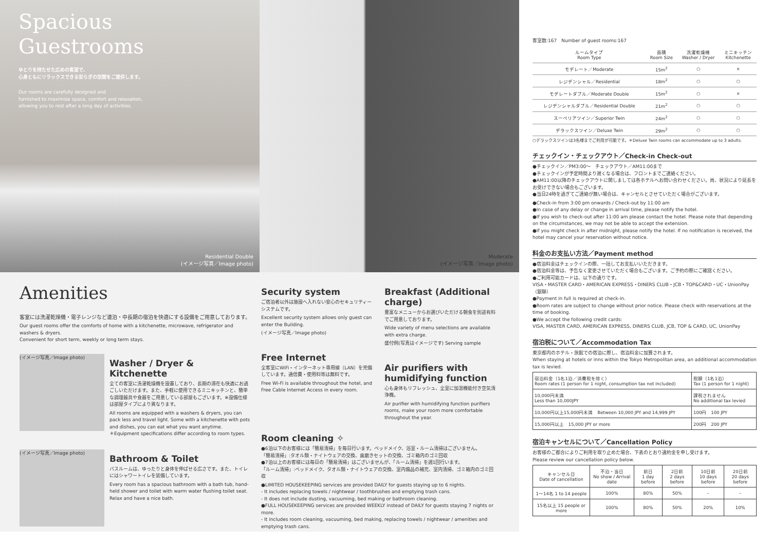Spacious
Guestrooms
ゆとりを持たせた広めの客室で、
心身ともにリラックスできる安らぎの空間をご提供します。
Our rooms are carefully designed and
furnished to maximize space, comfort and relaxation,
allowing you to rest after a long day of activities.
Residential Double
(イメージ写真／Image photo)
Moderate
(イメージ写真／Image photo)
Amenities
客室には洗濯乾燥機・電子レンジなど連泊・中長期の宿泊を快適にする設備をご用意しております。
Our guest rooms offer the comforts of home with a kitchenette, microwave, refrigerator and washers & dryers.
Convenient for short term, weekly or long term stays.
(イメージ写真／Image photo)
Washer / Dryer & Kitchenette
全ての客室に洗濯乾燥機を設置しており、長期の滞在も快適にお過ごしいただけます。また、手軽に使用できるミニキッチンと、簡単な調理器具や食器をご用意している部屋もございます。※設備仕様は部屋タイプにより異なります。
All rooms are equipped with a washers & dryers, you can pack less and travel light. Some with a kitchenette with pots and dishes, you can eat what you want anytime.
＊Equipment specifications differ according to room types.
(イメージ写真／Image photo)
Bathroom & Toilet
バスルームは、ゆったりと身体を伸ばせる広さです。また、トイレにはシャワートイレを装備しています。
Every room has a spacious bathroom with a bath tub, hand-held shower and toilet with warm water flushing toilet seat. Relax and have a nice bath.
Security system
ご宿泊者以外は施設へ入れない安心のセキュリティーシステムです。
Excellent security system allows only guest can enter the Building.
(イメージ写真／Image photo)
Free Internet
全客室にWiFi・インターネット専用線（LAN）を完備しています。通信費・使用料等は無料です。
Free Wi-Fi is available throughout the hotel, and Free Cable Internet Access in every room.
Breakfast (Additional charge)
豊富なメニューからお選びいただける朝食を別途有料でご用意しております。
Wide variety of menu selections are available with extra charge.
盛付例(写真はイメージです) Serving sample
Air purifiers with humidifying function
心も身体もリフレッシュ、全室に加湿機能付き空気清浄機。
Air purifier with humidifying function purifiers rooms, make your room more comfortable throughout the year.
Room cleaning ✧
●6泊以下のお客様には「簡易清掃」を毎日行います。ベッドメイク、浴室・ルーム清掃はございません。
「簡易清掃」:タオル類・ナイトウェアの交換、歯磨きセットの交換、ゴミ箱内のゴミ回収
●7泊以上のお客様には毎日の「簡易清掃」はございませんが、「ルーム清掃」を週1回行います。
「ルーム清掃」:ベッドメイク、タオル類・ナイトウェアの交換、室内備品の補充、室内清掃、ゴミ箱内のゴミ回収
●LIMITED HOUSEKEEPING services are provided DAILY for guests staying up to 6 nights.
- It includes replacing towels / nightwear / toothbrushes and emptying trash cans.
- It does not include dusting, vacuuming, bed making or bathroom cleaning.
●FULL HOUSEKEEPING services are provided WEEKLY instead of DAILY for guests staying 7 nights or more.
- It includes room cleaning, vacuuming, bed making, replacing towels / nightwear / amenities and emptying trash cans.
客室数:167　Number of guest rooms:167
| ルームタイプ Room Type | 面積 Room Size | 洗濯乾燥機 Washer / Dryer | ミニキッチン Kitchenette |
| --- | --- | --- | --- |
| モデレート／Moderate | 15m<sup>2</sup> | ○ | × |
| レジデンシャル／Residential | 18m<sup>2</sup> | ○ | ○ |
| モデレートダブル／Moderate Double | 15m<sup>2</sup> | ○ | × |
| レジデンシャルダブル／Residential Double | 21m<sup>2</sup> | ○ | ○ |
| スーペリアツイン／Superior Twin | 24m<sup>2</sup> | ○ | ○ |
| デラックスツイン／Deluxe Twin | 29m<sup>2</sup> | ○ | ○ |
○デラックスツインは3名様までご利用が可能です。＊Deluxe Twin rooms can accommodate up to 3 adults.
チェックイン・チェックアウト／Check-in Check-out
●チェックイン／PM3:00〜　チェックアウト／AM11:00まで
●チェックインが予定時間より遅くなる場合は、フロントまでご連絡ください。
●AM11:00以降のチェックアウトに関しましては各ホテルへお問い合わせください。尚、状況により延長をお受けできない場合もございます。
●当日24時を過ぎてご連絡が無い場合は、キャンセルとさせていただく場合がございます。
●Check-in from 3:00 pm onwards / Check-out by 11:00 am
●In case of any delay or change in arrival time, please notify the hotel.
●If you wish to check-out after 11:00 am please contact the hotel. Please note that depending on the circumstances, we may not be able to accept the extension.
●If you might check in after midnight, please notify the hotel. If no notification is received, the hotel may cancel your reservation without notice.
料金のお支払い方法／Payment method
●宿泊料金はチェックインの際、一括してお支払いいただきます。
●宿泊料金等は、予告なく変更させていただく場合もございます。ご予約の際にご確認ください。
●ご利用可能カードは、以下の通りです。
VISA・MASTER CARD・AMERICAN EXPRESS・DINERS CLUB・JCB・TOP&CARD・UC・UnionPay（銀聯）
●Payment in full is required at check-in.
●Room rates are subject to change without prior notice. Please check with reservations at the time of booking.
●We accept the following credit cards:
VISA, MASTER CARD, AMERICAN EXPRESS, DINERS CLUB, JCB, TOP & CARD, UC, UnionPay
宿泊税について／Accommodation Tax
東京都内のホテル・旅館での宿泊に際し、宿泊料金に加算されます。
When staying at hotels or inns within the Tokyo Metropolitan area, an additional accommodation tax is levied.
| 宿泊料金（1名1泊／消費税を除く） Room rates (1 person for 1 night, consumption tax not included) | 税額（1名1泊） Tax (1 person for 1 night) |
| 10,000円未満 Less than 10,000JPY | 課税されません No additional tax levied |
| 10,000円以上15,000円未満 Between 10,000 JPY and 14,999 JPY | 100円 100 JPY |
| 15,000円以上 15,000 JPY or more | 200円 200 JPY |
宿泊キャンセルについて／Cancellation Policy
お客様のご都合によりご利用を取り止めた場合、下表のとおり違約金を申し受けます。
Please review our cancellation policy below.
| キャンセル日 Date of cancellation | 不泊・当日 No show / Arrival date | 前日 1 day before | 2日前 2 days before | 10日前 10 days before | 20日前 20 days before |
| --- | --- | --- | --- | --- | --- |
| 1〜14名 1 to 14 people | 100% | 80% | 50% | – | – |
| 15名以上 15 people or more | 100% | 80% | 50% | 20% | 10% |